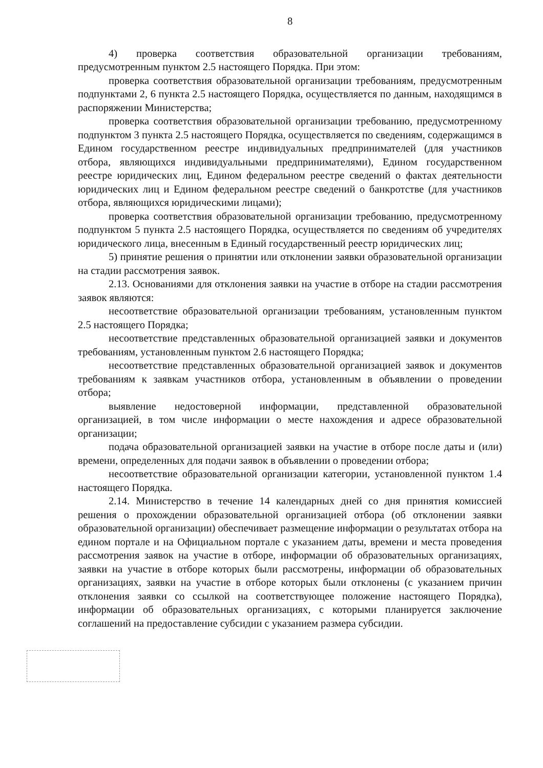8
4) проверка соответствия образовательной организации требованиям, предусмотренным пунктом 2.5 настоящего Порядка. При этом:
проверка соответствия образовательной организации требованиям, предусмотренным подпунктами 2, 6 пункта 2.5 настоящего Порядка, осуществляется по данным, находящимся в распоряжении Министерства;
проверка соответствия образовательной организации требованию, предусмотренному подпунктом 3 пункта 2.5 настоящего Порядка, осуществляется по сведениям, содержащимся в Едином государственном реестре индивидуальных предпринимателей (для участников отбора, являющихся индивидуальными предпринимателями), Едином государственном реестре юридических лиц, Едином федеральном реестре сведений о фактах деятельности юридических лиц и Едином федеральном реестре сведений о банкротстве (для участников отбора, являющихся юридическими лицами);
проверка соответствия образовательной организации требованию, предусмотренному подпунктом 5 пункта 2.5 настоящего Порядка, осуществляется по сведениям об учредителях юридического лица, внесенным в Единый государственный реестр юридических лиц;
5) принятие решения о принятии или отклонении заявки образовательной организации на стадии рассмотрения заявок.
2.13. Основаниями для отклонения заявки на участие в отборе на стадии рассмотрения заявок являются:
несоответствие образовательной организации требованиям, установленным пунктом 2.5 настоящего Порядка;
несоответствие представленных образовательной организацией заявки и документов требованиям, установленным пунктом 2.6 настоящего Порядка;
несоответствие представленных образовательной организацией заявок и документов требованиям к заявкам участников отбора, установленным в объявлении о проведении отбора;
выявление недостоверной информации, представленной образовательной организацией, в том числе информации о месте нахождения и адресе образовательной организации;
подача образовательной организацией заявки на участие в отборе после даты и (или) времени, определенных для подачи заявок в объявлении о проведении отбора;
несоответствие образовательной организации категории, установленной пунктом 1.4 настоящего Порядка.
2.14. Министерство в течение 14 календарных дней со дня принятия комиссией решения о прохождении образовательной организацией отбора (об отклонении заявки образовательной организации) обеспечивает размещение информации о результатах отбора на едином портале и на Официальном портале с указанием даты, времени и места проведения рассмотрения заявок на участие в отборе, информации об образовательных организациях, заявки на участие в отборе которых были рассмотрены, информации об образовательных организациях, заявки на участие в отборе которых были отклонены (с указанием причин отклонения заявки со ссылкой на соответствующее положение настоящего Порядка), информации об образовательных организациях, с которыми планируется заключение соглашений на предоставление субсидии с указанием размера субсидии.